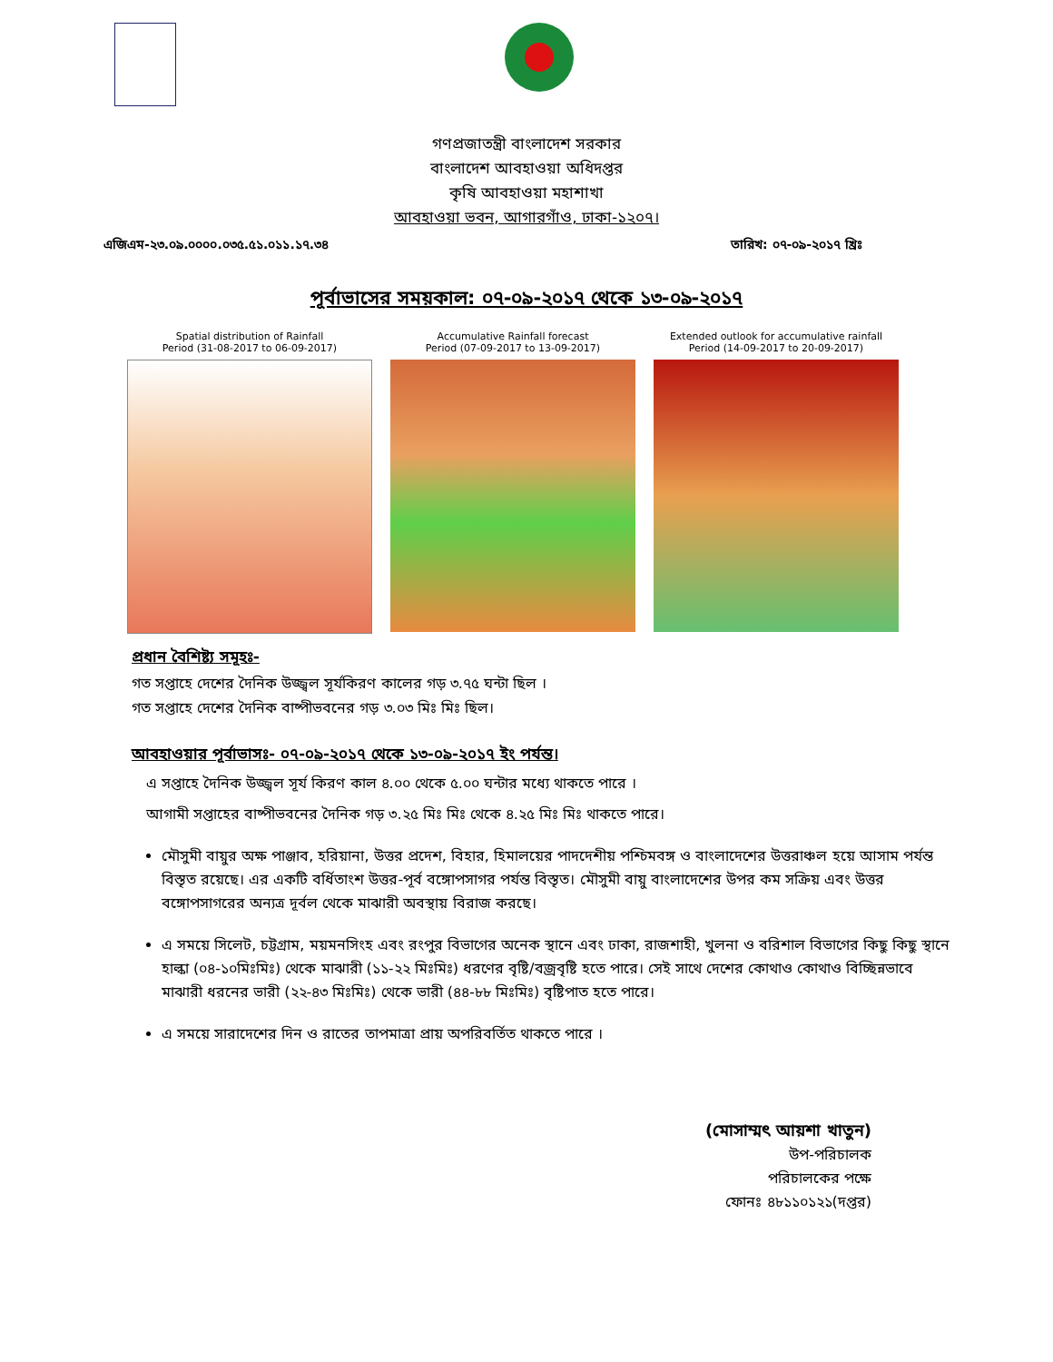গণপ্রজাতন্ত্রী বাংলাদেশ সরকার
বাংলাদেশ আবহাওয়া অধিদপ্তর
কৃষি আবহাওয়া মহাশাখা
আবহাওয়া ভবন, আগারগাঁও, ঢাকা-১২০৭।
এজিএম-২৩.০৯.০০০০.০৩৫.৫১.০১১.১৭.৩৪ তারিখ: ০৭-০৯-২০১৭ খ্রিঃ
পূর্বাভাসের সময়কাল: ০৭-০৯-২০১৭ থেকে ১৩-০৯-২০১৭
Spatial distribution of Rainfall
Period (31-08-2017 to 06-09-2017)
Accumulative Rainfall forecast
Period (07-09-2017 to 13-09-2017)
Extended outlook for accumulative rainfall
Period (14-09-2017 to 20-09-2017)
প্রধান বৈশিষ্ট্য সমূহঃ-
গত সপ্তাহে দেশের দৈনিক উজ্জ্বল সূর্যকিরণ কালের গড় ৩.৭৫ ঘন্টা ছিল ।
গত সপ্তাহে দেশের দৈনিক বাষ্পীভবনের গড় ৩.০৩ মিঃ মিঃ ছিল।
আবহাওয়ার পূর্বাভাসঃ- ০৭-০৯-২০১৭ থেকে ১৩-০৯-২০১৭ ইং পর্যন্ত।
এ সপ্তাহে দৈনিক উজ্জ্বল সূর্য কিরণ কাল ৪.০০ থেকে ৫.০০ ঘন্টার মধ্যে থাকতে পারে ।
আগামী সপ্তাহের বাষ্পীভবনের দৈনিক গড় ৩.২৫ মিঃ মিঃ থেকে ৪.২৫ মিঃ মিঃ থাকতে পারে।
মৌসুমী বায়ুর অক্ষ পাঞ্জাব, হরিয়ানা, উত্তর প্রদেশ, বিহার, হিমালয়ের পাদদেশীয় পশ্চিমবঙ্গ ও বাংলাদেশের উত্তরাঞ্চল হয়ে আসাম পর্যন্ত বিস্তৃত রয়েছে। এর একটি বর্ধিতাংশ উত্তর-পূর্ব বঙ্গোপসাগর পর্যন্ত বিস্তৃত। মৌসুমী বায়ু বাংলাদেশের উপর কম সক্রিয় এবং উত্তর বঙ্গোপসাগরের অন্যত্র দূর্বল থেকে মাঝারী অবস্থায় বিরাজ করছে।
এ সময়ে সিলেট, চট্টগ্রাম, ময়মনসিংহ এবং রংপুর বিভাগের অনেক স্থানে এবং ঢাকা, রাজশাহী, খুলনা ও বরিশাল বিভাগের কিছু কিছু স্থানে হাল্কা (০৪-১০মিঃমিঃ) থেকে মাঝারী (১১-২২ মিঃমিঃ) ধরণের বৃষ্টি/বজ্রবৃষ্টি হতে পারে। সেই সাথে দেশের কোথাও কোথাও বিচ্ছিন্নভাবে মাঝারী ধরনের ভারী (২২-৪৩ মিঃমিঃ) থেকে ভারী (৪৪-৮৮ মিঃমিঃ) বৃষ্টিপাত হতে পারে।
এ সময়ে সারাদেশের দিন ও রাতের তাপমাত্রা প্রায় অপরিবর্তিত থাকতে পারে ।
(মোসাম্মৎ আয়শা খাতুন)
উপ-পরিচালক
পরিচালকের পক্ষে
ফোনঃ ৪৮১১০১২১(দপ্তর)